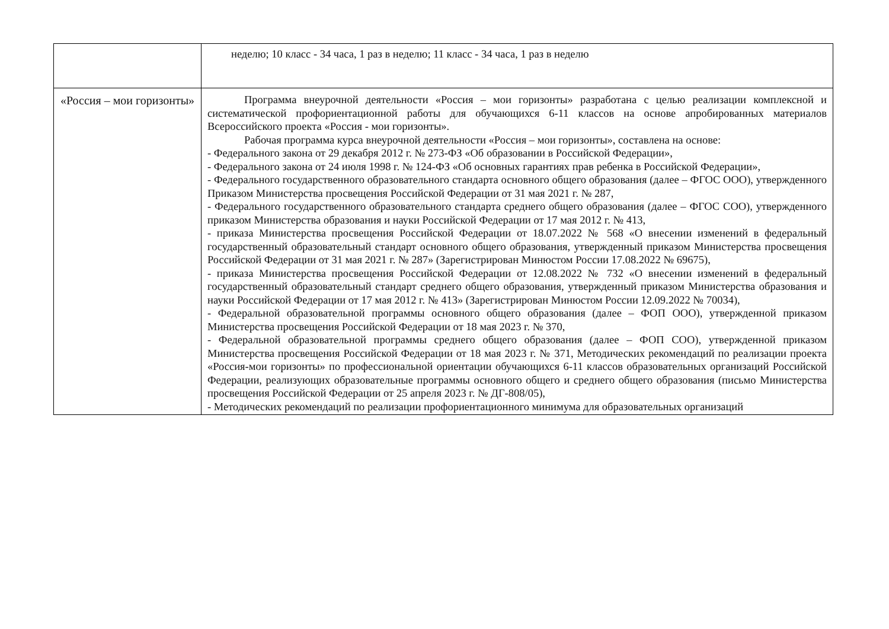| | неделю; 10 класс - 34 часа, 1 раз в неделю; 11 класс - 34 часа, 1 раз в неделю |
| «Россия – мои горизонты» | Программа внеурочной деятельности «Россия – мои горизонты» разработана с целью реализации комплексной и систематической профориентационной работы для обучающихся 6-11 классов на основе апробированных материалов Всероссийского проекта «Россия - мои горизонты». Рабочая программа курса внеурочной деятельности «Россия – мои горизонты», составлена на основе: - Федерального закона от 29 декабря 2012 г. № 273-ФЗ «Об образовании в Российской Федерации», - Федерального закона от 24 июля 1998 г. № 124-ФЗ «Об основных гарантиях прав ребенка в Российской Федерации», - Федерального государственного образовательного стандарта основного общего образования (далее – ФГОС ООО), утвержденного Приказом Министерства просвещения Российской Федерации от 31 мая 2021 г. № 287, - Федерального государственного образовательного стандарта среднего общего образования (далее – ФГОС СОО), утвержденного приказом Министерства образования и науки Российской Федерации от 17 мая 2012 г. № 413, - приказа Министерства просвещения Российской Федерации от 18.07.2022 № 568 «О внесении изменений в федеральный государственный образовательный стандарт основного общего образования, утвержденный приказом Министерства просвещения Российской Федерации от 31 мая 2021 г. № 287» (Зарегистрирован Минюстом России 17.08.2022 № 69675), - приказа Министерства просвещения Российской Федерации от 12.08.2022 № 732 «О внесении изменений в федеральный государственный образовательный стандарт среднего общего образования, утвержденный приказом Министерства образования и науки Российской Федерации от 17 мая 2012 г. № 413» (Зарегистрирован Минюстом России 12.09.2022 № 70034), - Федеральной образовательной программы основного общего образования (далее – ФОП ООО), утвержденной приказом Министерства просвещения Российской Федерации от 18 мая 2023 г. № 370, - Федеральной образовательной программы среднего общего образования (далее – ФОП СОО), утвержденной приказом Министерства просвещения Российской Федерации от 18 мая 2023 г. № 371, Методических рекомендаций по реализации проекта «Россия-мои горизонты» по профессиональной ориентации обучающихся 6-11 классов образовательных организаций Российской Федерации, реализующих образовательные программы основного общего и среднего общего образования (письмо Министерства просвещения Российской Федерации от 25 апреля 2023 г. № ДГ-808/05), - Методических рекомендаций по реализации профориентационного минимума для образовательных организаций |